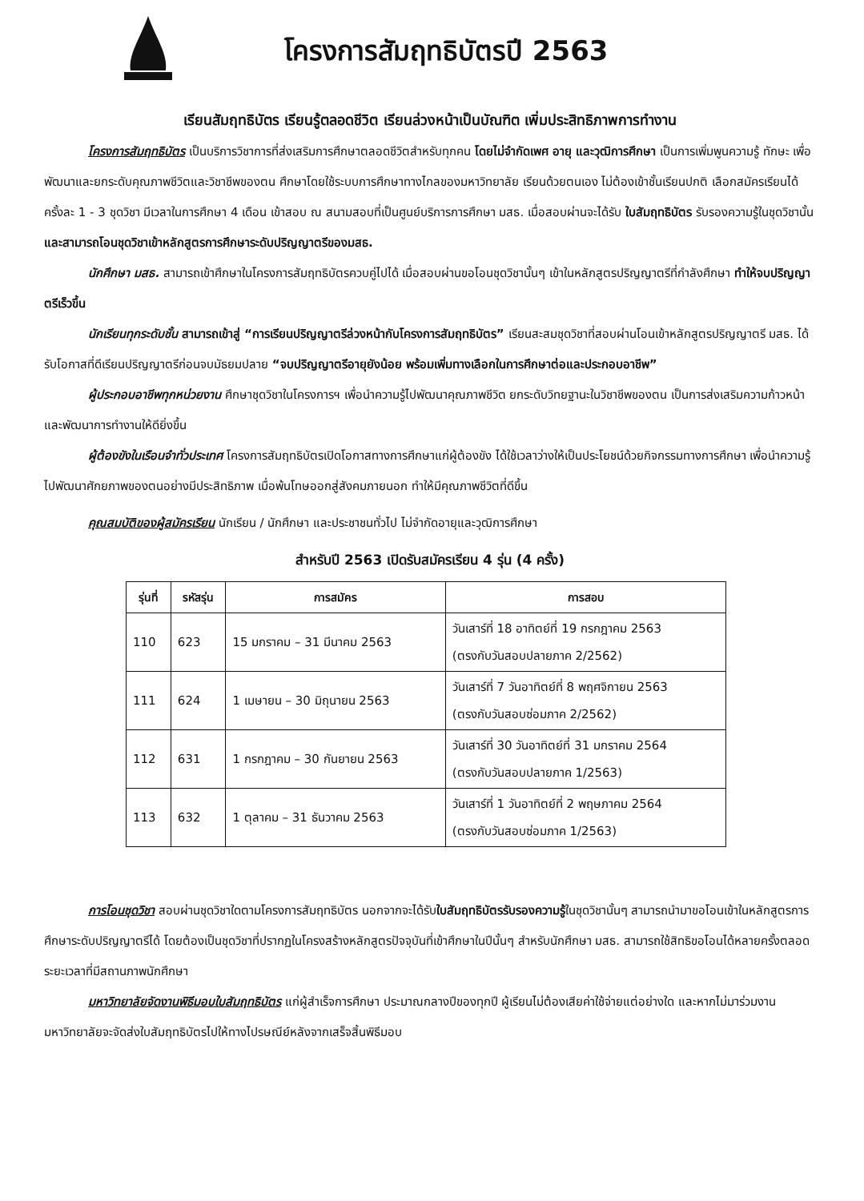โครงการสัมฤทธิบัตรปี 2563
เรียนสัมฤทธิบัตร เรียนรู้ตลอดชีวิต เรียนล่วงหน้าเป็นบัณฑิต เพิ่มประสิทธิภาพการทำงาน
โครงการสัมฤทธิบัตร เป็นบริการวิชาการที่ส่งเสริมการศึกษาตลอดชีวิตสำหรับทุกคน โดยไม่จำกัดเพศ อายุ และวุฒิการศึกษา เป็นการเพิ่มพูนความรู้ ทักษะ เพื่อพัฒนาและยกระดับคุณภาพชีวิตและวิชาชีพของตน ศึกษาโดยใช้ระบบการศึกษาทางไกลของมหาวิทยาลัย เรียนด้วยตนเอง ไม่ต้องเข้าชั้นเรียนปกติ เลือกสมัครเรียนได้ครั้งละ 1 - 3 ชุดวิชา มีเวลาในการศึกษา 4 เดือน เข้าสอบ ณ สนามสอบที่เป็นศูนย์บริการการศึกษา มสธ. เมื่อสอบผ่านจะได้รับ ใบสัมฤทธิบัตร รับรองความรู้ในชุดวิชานั้น และสามารถโอนชุดวิชาเข้าหลักสูตรการศึกษาระดับปริญญาตรีของมสธ.
นักศึกษา มสธ. สามารถเข้าศึกษาในโครงการสัมฤทธิบัตรควบคู่ไปได้ เมื่อสอบผ่านขอโอนชุดวิชานั้นๆ เข้าในหลักสูตรปริญญาตรีที่กำลังศึกษา ทำให้จบปริญญาตรีเร็วขึ้น
นักเรียนทุกระดับชั้น สามารถเข้าสู่ “การเรียนปริญญาตรีล่วงหน้ากับโครงการสัมฤทธิบัตร” เรียนสะสมชุดวิชาที่สอบผ่านโอนเข้าหลักสูตรปริญญาตรี มสธ. ได้รับโอกาสที่ดีเรียนปริญญาตรีก่อนจบมัธยมปลาย “จบปริญญาตรีอายุยังน้อย พร้อมเพิ่มทางเลือกในการศึกษาต่อและประกอบอาชีพ”
ผู้ประกอบอาชีพทุกหน่วยงาน ศึกษาชุดวิชาในโครงการฯ เพื่อนำความรู้ไปพัฒนาคุณภาพชีวิต ยกระดับวิทยฐานะในวิชาชีพของตน เป็นการส่งเสริมความก้าวหน้า และพัฒนาการทำงานให้ดียิ่งขึ้น
ผู้ต้องขังในเรือนจำทั่วประเทศ โครงการสัมฤทธิบัตรเปิดโอกาสทางการศึกษาแก่ผู้ต้องขัง ได้ใช้เวลาว่างให้เป็นประโยชน์ด้วยกิจกรรมทางการศึกษา เพื่อนำความรู้ไปพัฒนาศักยภาพของตนอย่างมีประสิทธิภาพ เมื่อพ้นโทษออกสู่สังคมภายนอก ทำให้มีคุณภาพชีวิตที่ดีขึ้น
คุณสมบัติของผู้สมัครเรียน นักเรียน / นักศึกษา และประชาชนทั่วไป ไม่จำกัดอายุและวุฒิการศึกษา
สำหรับปี 2563 เปิดรับสมัครเรียน 4 รุ่น (4 ครั้ง)
| รุ่นที่ | รหัสรุ่น | การสมัคร | การสอบ |
| --- | --- | --- | --- |
| 110 | 623 | 15 มกราคม – 31 มีนาคม 2563 | วันเสาร์ที่ 18 อาทิตย์ที่ 19 กรกฎาคม 2563 (ตรงกับวันสอบปลายภาค 2/2562) |
| 111 | 624 | 1 เมษายน – 30 มิถุนายน 2563 | วันเสาร์ที่ 7 วันอาทิตย์ที่ 8 พฤศจิกายน 2563 (ตรงกับวันสอบซ่อมภาค 2/2562) |
| 112 | 631 | 1 กรกฎาคม – 30 กันยายน 2563 | วันเสาร์ที่ 30 วันอาทิตย์ที่ 31 มกราคม 2564 (ตรงกับวันสอบปลายภาค 1/2563) |
| 113 | 632 | 1 ตุลาคม – 31 ธันวาคม 2563 | วันเสาร์ที่ 1 วันอาทิตย์ที่ 2 พฤษภาคม 2564 (ตรงกับวันสอบซ่อมภาค 1/2563) |
การโอนชุดวิชา สอบผ่านชุดวิชาใดตามโครงการสัมฤทธิบัตร นอกจากจะได้รับใบสัมฤทธิบัตรรับรองความรู้ในชุดวิชานั้นๆ สามารถนำมาขอโอนเข้าในหลักสูตรการศึกษาระดับปริญญาตรีได้ โดยต้องเป็นชุดวิชาที่ปรากฏในโครงสร้างหลักสูตรปัจจุบันที่เข้าศึกษาในปีนั้นๆ สำหรับนักศึกษา มสธ. สามารถใช้สิทธิขอโอนได้หลายครั้งตลอดระยะเวลาที่มีสถานภาพนักศึกษา
มหาวิทยาลัยจัดงานพิธีมอบใบสัมฤทธิบัตร แก่ผู้สำเร็จการศึกษา ประมาณกลางปีของทุกปี ผู้เรียนไม่ต้องเสียค่าใช้จ่ายแต่อย่างใด และหากไม่มาร่วมงานมหาวิทยาลัยจะจัดส่งใบสัมฤทธิบัตรไปให้ทางไปรษณีย์หลังจากเสร็จสิ้นพิธีมอบ